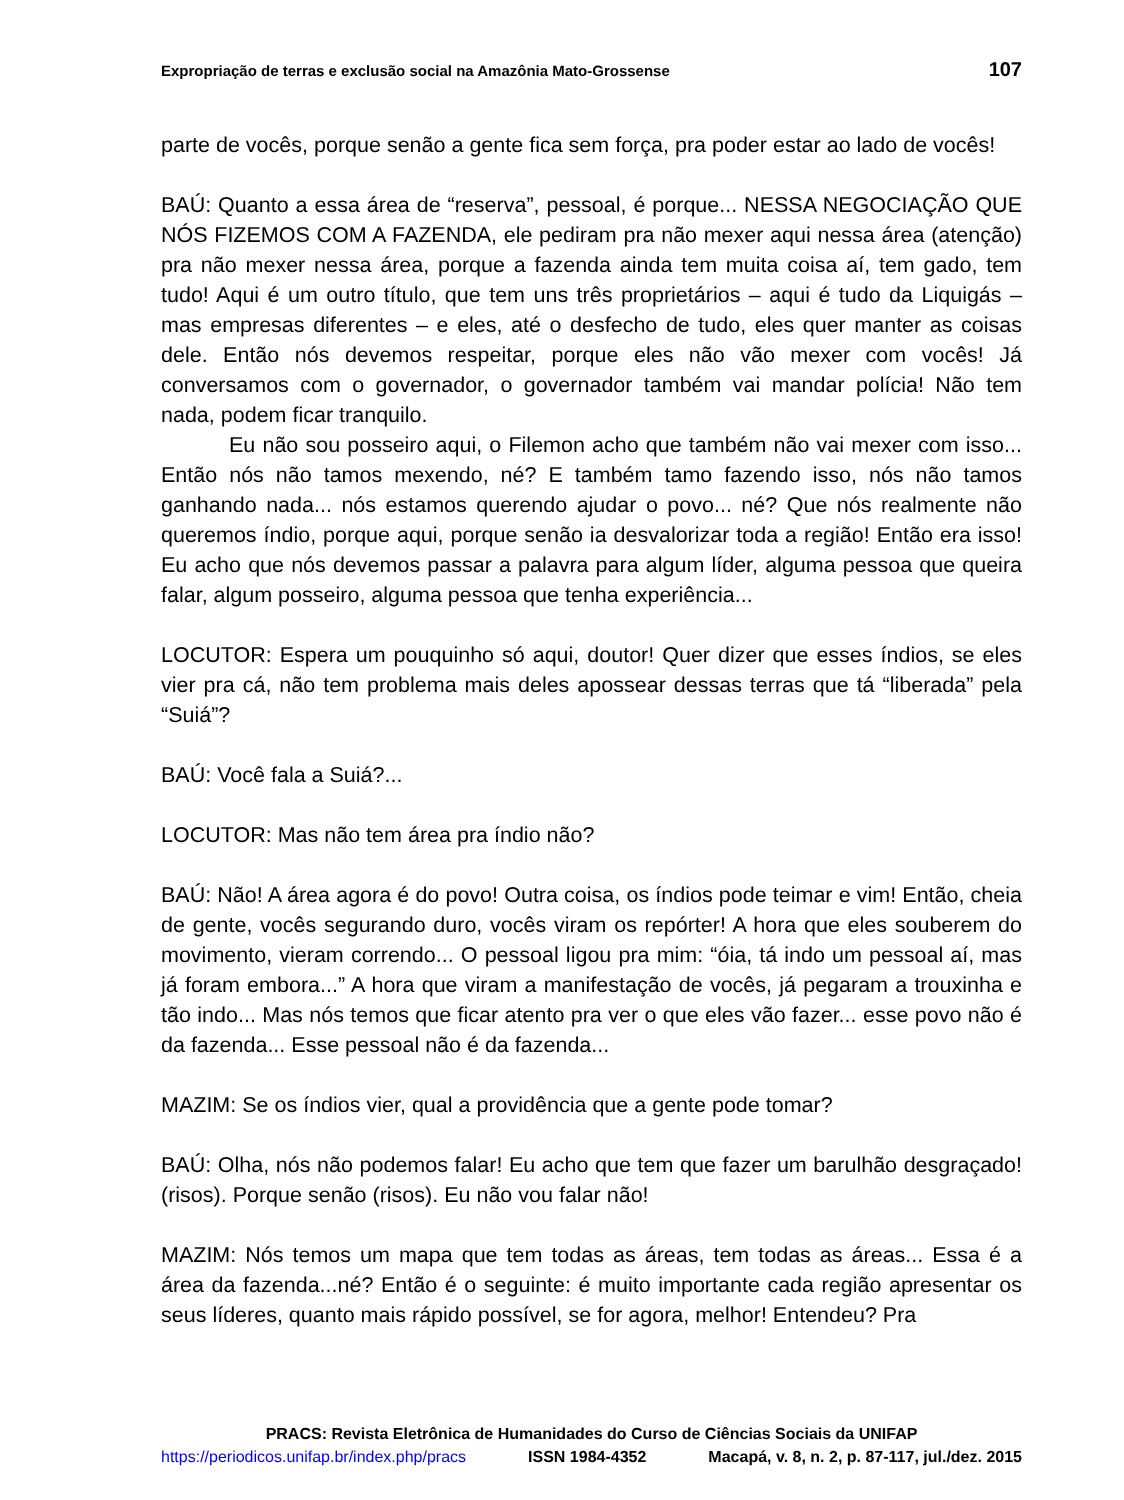Expropriação de terras e exclusão social na Amazônia Mato-Grossense 107
parte de vocês, porque senão a gente fica sem força, pra poder estar ao lado de vocês!
BAÚ: Quanto a essa área de “reserva”, pessoal, é porque... NESSA NEGOCIAÇÃO QUE NÓS FIZEMOS COM A FAZENDA, ele pediram pra não mexer aqui nessa área (atenção) pra não mexer nessa área, porque a fazenda ainda tem muita coisa aí, tem gado, tem tudo! Aqui é um outro título, que tem uns três proprietários – aqui é tudo da Liquigás – mas empresas diferentes – e eles, até o desfecho de tudo, eles quer manter as coisas dele. Então nós devemos respeitar, porque eles não vão mexer com vocês! Já conversamos com o governador, o governador também vai mandar polícia! Não tem nada, podem ficar tranquilo.
Eu não sou posseiro aqui, o Filemon acho que também não vai mexer com isso... Então nós não tamos mexendo, né? E também tamo fazendo isso, nós não tamos ganhando nada... nós estamos querendo ajudar o povo... né? Que nós realmente não queremos índio, porque aqui, porque senão ia desvalorizar toda a região! Então era isso! Eu acho que nós devemos passar a palavra para algum líder, alguma pessoa que queira falar, algum posseiro, alguma pessoa que tenha experiência...
LOCUTOR: Espera um pouquinho só aqui, doutor! Quer dizer que esses índios, se eles vier pra cá, não tem problema mais deles apossear dessas terras que tá “liberada” pela “Suiá”?
BAÚ: Você fala a Suiá?...
LOCUTOR: Mas não tem área pra índio não?
BAÚ: Não! A área agora é do povo! Outra coisa, os índios pode teimar e vim! Então, cheia de gente, vocês segurando duro, vocês viram os repórter! A hora que eles souberem do movimento, vieram correndo... O pessoal ligou pra mim: “óia, tá indo um pessoal aí, mas já foram embora...” A hora que viram a manifestação de vocês, já pegaram a trouxinha e tão indo... Mas nós temos que ficar atento pra ver o que eles vão fazer... esse povo não é da fazenda... Esse pessoal não é da fazenda...
MAZIM: Se os índios vier, qual a providência que a gente pode tomar?
BAÚ: Olha, nós não podemos falar! Eu acho que tem que fazer um barulhão desgraçado! (risos). Porque senão (risos). Eu não vou falar não!
MAZIM: Nós temos um mapa que tem todas as áreas, tem todas as áreas... Essa é a área da fazenda...né? Então é o seguinte: é muito importante cada região apresentar os seus líderes, quanto mais rápido possível, se for agora, melhor! Entendeu? Pra
PRACS: Revista Eletrônica de Humanidades do Curso de Ciências Sociais da UNIFAP
https://periodicos.unifap.br/index.php/pracs ISSN 1984-4352 Macapá, v. 8, n. 2, p. 87-117, jul./dez. 2015